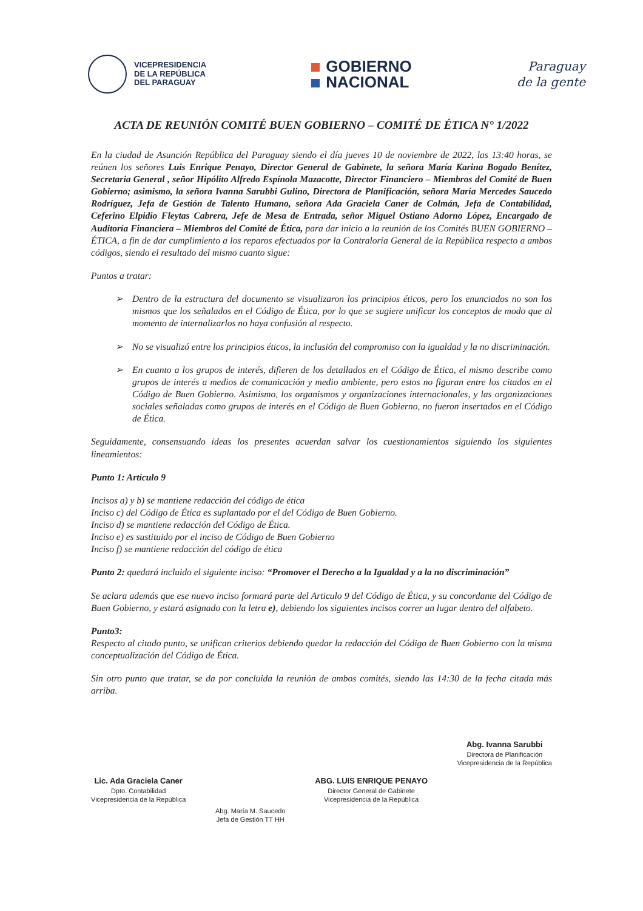VICEPRESIDENCIA
DE LA REPÚBLICA
DEL PARAGUAY
GOBIERNO
NACIONAL
Paraguay
de la gente
ACTA DE REUNIÓN COMITÉ BUEN GOBIERNO – COMITÉ DE ÉTICA N° 1/2022
En la ciudad de Asunción República del Paraguay siendo el día jueves 10 de noviembre de 2022, las 13:40 horas, se reúnen los señores Luis Enrique Penayo, Director General de Gabinete, la señora María Karina Bogado Benítez, Secretaria General , señor Hipólito Alfredo Espínola Mazacotte, Director Financiero – Miembros del Comité de Buen Gobierno; asimismo, la señora Ivanna Sarubbi Gulino, Directora de Planificación, señora María Mercedes Saucedo Rodríguez, Jefa de Gestión de Talento Humano, señora Ada Graciela Caner de Colmán, Jefa de Contabilidad, Ceferino Elpidio Fleytas Cabrera, Jefe de Mesa de Entrada, señor Miguel Ostiano Adorno López, Encargado de Auditoría Financiera – Miembros del Comité de Ética, para dar inicio a la reunión de los Comités BUEN GOBIERNO – ÉTICA, a fin de dar cumplimiento a los reparos efectuados por la Contraloría General de la República respecto a ambos códigos, siendo el resultado del mismo cuanto sigue:
Puntos a tratar:
➢ Dentro de la estructura del documento se visualizaron los principios éticos, pero los enunciados no son los mismos que los señalados en el Código de Ética, por lo que se sugiere unificar los conceptos de modo que al momento de internalizarlos no haya confusión al respecto.
➢ No se visualizó entre los principios éticos, la inclusión del compromiso con la igualdad y la no discriminación.
➢ En cuanto a los grupos de interés, difieren de los detallados en el Código de Ética, el mismo describe como grupos de interés a medios de comunicación y medio ambiente, pero estos no figuran entre los citados en el Código de Buen Gobierno. Asimismo, los organismos y organizaciones internacionales, y las organizaciones sociales señaladas como grupos de interés en el Código de Buen Gobierno, no fueron insertados en el Código de Ética.
Seguidamente, consensuando ideas los presentes acuerdan salvar los cuestionamientos siguiendo los siguientes lineamientos:
Punto 1: Artículo 9
Incisos a) y b) se mantiene redacción del código de ética
Inciso c) del Código de Ética es suplantado por el del Código de Buen Gobierno.
Inciso d) se mantiene redacción del Código de Ética.
Inciso e) es sustituido por el inciso de Código de Buen Gobierno
Inciso f) se mantiene redacción del código de ética
Punto 2: quedará incluido el siguiente inciso: “Promover el Derecho a la Igualdad y a la no discriminación”
Se aclara además que ese nuevo inciso formará parte del Articulo 9 del Código de Ética, y su concordante del Código de Buen Gobierno, y estará asignado con la letra e), debiendo los siguientes incisos correr un lugar dentro del alfabeto.
Punto3:
Respecto al citado punto, se unifican criterios debiendo quedar la redacción del Código de Buen Gobierno con la misma conceptualización del Código de Ética.
Sin otro punto que tratar, se da por concluida la reunión de ambos comités, siendo las 14:30 de la fecha citada más arriba.
Lic. Ada Graciela Caner
Dpto. Contabilidad
Vicepresidencia de la República
Abg. María M. Saucedo
Jefa de Gestión TT HH
ABG. LUIS ENRIQUE PENAYO
Director General de Gabinete
Vicepresidencia de la República
Abg. Ivanna Sarubbi
Directora de Planificación
Vicepresidencia de la República